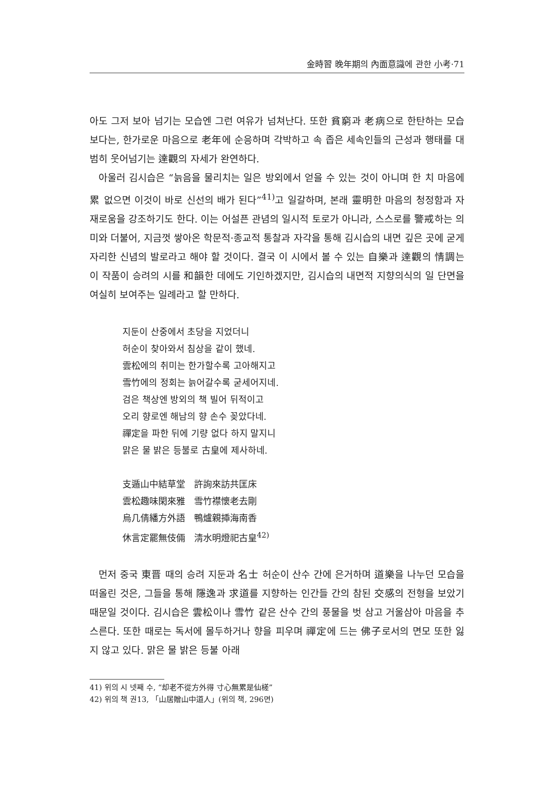金時習 晩年期의 內面意識에 관한 小考·71
아도 그저 보아 넘기는 모습엔 그런 여유가 넘쳐난다. 또한 貧窮과 老病으로 한탄하는 모습 보다는, 한가로운 마음으로 老年에 순응하며 각박하고 속 좁은 세속인들의 근성과 행태를 대범히 웃어넘기는 達觀의 자세가 완연하다.
아울러 김시습은 “늙음을 물리치는 일은 방외에서 얻을 수 있는 것이 아니며 한 치 마음에 累 없으면 이것이 바로 신선의 배가 된다”<sup>41)</sup>고 일갈하며, 본래 靈明한 마음의 청정함과 자재로움을 강조하기도 한다. 이는 어설픈 관념의 일시적 토로가 아니라, 스스로를 警戒하는 의미와 더불어, 지금껏 쌓아온 학문적·종교적 통찰과 자각을 통해 김시습의 내면 깊은 곳에 굳게 자리한 신념의 발로라고 해야 할 것이다. 결국 이 시에서 볼 수 있는 自樂과 達觀의 情調는 이 작품이 승려의 시를 和韻한 데에도 기인하겠지만, 김시습의 내면적 지향의식의 일 단면을 여실히 보여주는 일례라고 할 만하다.
지둔이 산중에서 초당을 지었더니
허순이 찾아와서 침상을 같이 했네.
雲松에의 취미는 한가할수록 고아해지고
雪竹에의 정회는 늙어갈수록 굳세어지네.
검은 책상엔 방외의 책 빌어 뒤적이고
오리 향로엔 해남의 향 손수 꽂았다네.
禪定을 파한 뒤에 기량 없다 하지 말지니
맑은 물 밝은 등불로 古皇에 제사하네.
支遁山中結草堂　許詢來訪共匡床
雲松趣味閑來雅　雪竹襟懷老去剛
烏几倩繙方外語　鴨爐親揷海南香
休言定罷無伎倆　淸水明燈祀古皇<sup>42)</sup>
먼저 중국 東晋 때의 승려 지둔과 名士 허순이 산수 간에 은거하며 道樂을 나누던 모습을 떠올린 것은, 그들을 통해 隱逸과 求道를 지향하는 인간들 간의 참된 交感의 전형을 보았기 때문일 것이다. 김시습은 雲松이나 雪竹 같은 산수 간의 풍물을 벗 삼고 거울삼아 마음을 추스른다. 또한 때로는 독서에 몰두하거나 향을 피우며 禪定에 드는 佛子로서의 면모 또한 잃지 않고 있다. 맑은 물 밝은 등불 아래
41) 위의 시 넷째 수, “却老不從方外得 寸心無累是仙槎”
42) 위의 책 권13, 「山居贈山中道人」(위의 책, 296면)